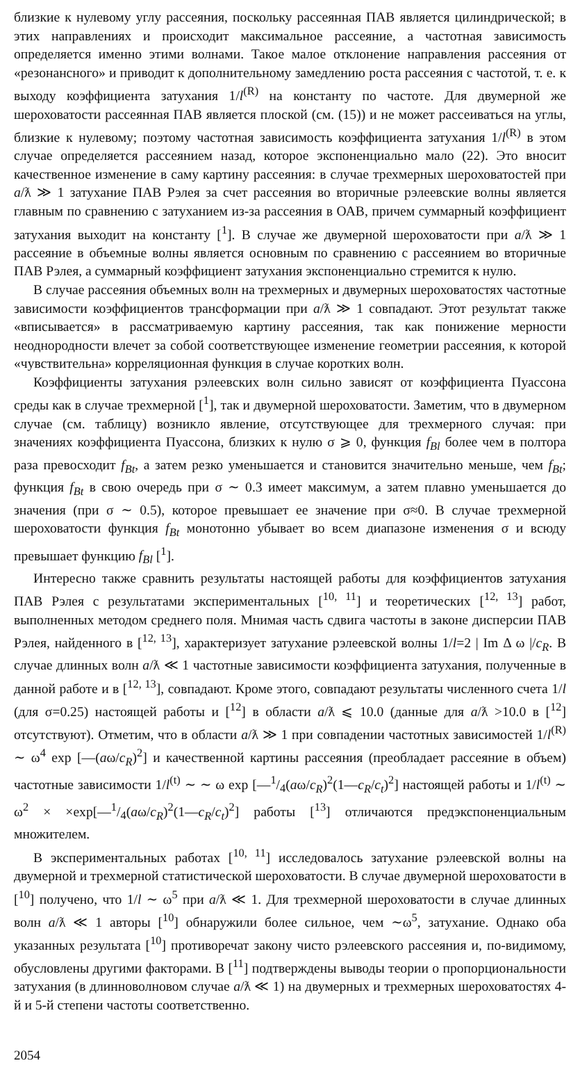близкие к нулевому углу рассеяния, поскольку рассеянная ПАВ является цилиндрической; в этих направлениях и происходит максимальное рассеяние, а частотная зависимость определяется именно этими волнами. Такое малое отклонение направления рассеяния от «резонансного» и приводит к дополнительному замедлению роста рассеяния с частотой, т. е. к выходу коэффициента затухания 1/l<sup>(R)</sup> на константу по частоте. Для двумерной же шероховатости рассеянная ПАВ является плоской (см. (15)) и не может рассеиваться на углы, близкие к нулевому; поэтому частотная зависимость коэффициента затухания 1/l<sup>(R)</sup> в этом случае определяется рассеянием назад, которое экспоненциально мало (22). Это вносит качественное изменение в саму картину рассеяния: в случае трехмерных шероховатостей при a/ƛ ≫ 1 затухание ПАВ Рэлея за счет рассеяния во вторичные рэлеевские волны является главным по сравнению с затуханием из-за рассеяния в ОАВ, причем суммарный коэффициент затухания выходит на константу [<sup>1</sup>]. В случае же двумерной шероховатости при a/ƛ ≫ 1 рассеяние в объемные волны является основным по сравнению с рассеянием во вторичные ПАВ Рэлея, а суммарный коэффициент затухания экспоненциально стремится к нулю.
В случае рассеяния объемных волн на трехмерных и двумерных шероховатостях частотные зависимости коэффициентов трансформации при a/ƛ ≫ 1 совпадают. Этот результат также «вписывается» в рассматриваемую картину рассеяния, так как понижение мерности неоднородности влечет за собой соответствующее изменение геометрии рассеяния, к которой «чувствительна» корреляционная функция в случае коротких волн.
Коэффициенты затухания рэлеевских волн сильно зависят от коэффициента Пуассона среды как в случае трехмерной [<sup>1</sup>], так и двумерной шероховатости. Заметим, что в двумерном случае (см. таблицу) возникло явление, отсутствующее для трехмерного случая: при значениях коэффициента Пуассона, близких к нулю σ ⩾ 0, функция f<sub>Bl</sub> более чем в полтора раза превосходит f<sub>Bt</sub>, а затем резко уменьшается и становится значительно меньше, чем f<sub>Bt</sub>; функция f<sub>Bt</sub> в свою очередь при σ ∼ 0.3 имеет максимум, а затем плавно уменьшается до значения (при σ ∼ 0.5), которое превышает ее значение при σ≈0. В случае трехмерной шероховатости функция f<sub>Bt</sub> монотонно убывает во всем диапазоне изменения σ и всюду превышает функцию f<sub>Bl</sub> [<sup>1</sup>].
Интересно также сравнить результаты настоящей работы для коэффициентов затухания ПАВ Рэлея с результатами экспериментальных [<sup>10, 11</sup>] и теоретических [<sup>12, 13</sup>] работ, выполненных методом среднего поля. Мнимая часть сдвига частоты в законе дисперсии ПАВ Рэлея, найденного в [<sup>12, 13</sup>], характеризует затухание рэлеевской волны 1/l=2 | Im Δ ω |/c<sub>R</sub>. В случае длинных волн a/ƛ ≪ 1 частотные зависимости коэффициента затухания, полученные в данной работе и в [<sup>12, 13</sup>], совпадают. Кроме этого, совпадают результаты численного счета 1/l (для σ=0.25) настоящей работы и [<sup>12</sup>] в области a/ƛ ⩽ 10.0 (данные для a/ƛ >10.0 в [<sup>12</sup>] отсутствуют). Отметим, что в области a/ƛ ≫ 1 при совпадении частотных зависимостей 1/l<sup>(R)</sup> ∼ ω<sup>4</sup> exp [—(aω/c<sub>R</sub>)<sup>2</sup>] и качественной картины рассеяния (преобладает рассеяние в объем) частотные зависимости 1/l<sup>(t)</sup> ∼ ∼ ω exp [—1/4(aω/c<sub>R</sub>)<sup>2</sup>(1—c<sub>R</sub>/c<sub>t</sub>)<sup>2</sup>] настоящей работы и 1/l<sup>(t)</sup> ∼ ω<sup>2</sup> × ×exp[—1/4(aω/c<sub>R</sub>)<sup>2</sup>(1—c<sub>R</sub>/c<sub>t</sub>)<sup>2</sup>] работы [<sup>13</sup>] отличаются предэкспоненциальным множителем.
В экспериментальных работах [<sup>10, 11</sup>] исследовалось затухание рэлеевской волны на двумерной и трехмерной статистической шероховатости. В случае двумерной шероховатости в [<sup>10</sup>] получено, что 1/l ∼ ω<sup>5</sup> при a/ƛ ≪ 1. Для трехмерной шероховатости в случае длинных волн a/ƛ ≪ 1 авторы [<sup>10</sup>] обнаружили более сильное, чем ∼ω<sup>5</sup>, затухание. Однако оба указанных результата [<sup>10</sup>] противоречат закону чисто рэлеевского рассеяния и, по-видимому, обусловлены другими факторами. В [<sup>11</sup>] подтверждены выводы теории о пропорциональности затухания (в длинноволновом случае a/ƛ ≪ 1) на двумерных и трехмерных шероховатостях 4-й и 5-й степени частоты соответственно.
2054